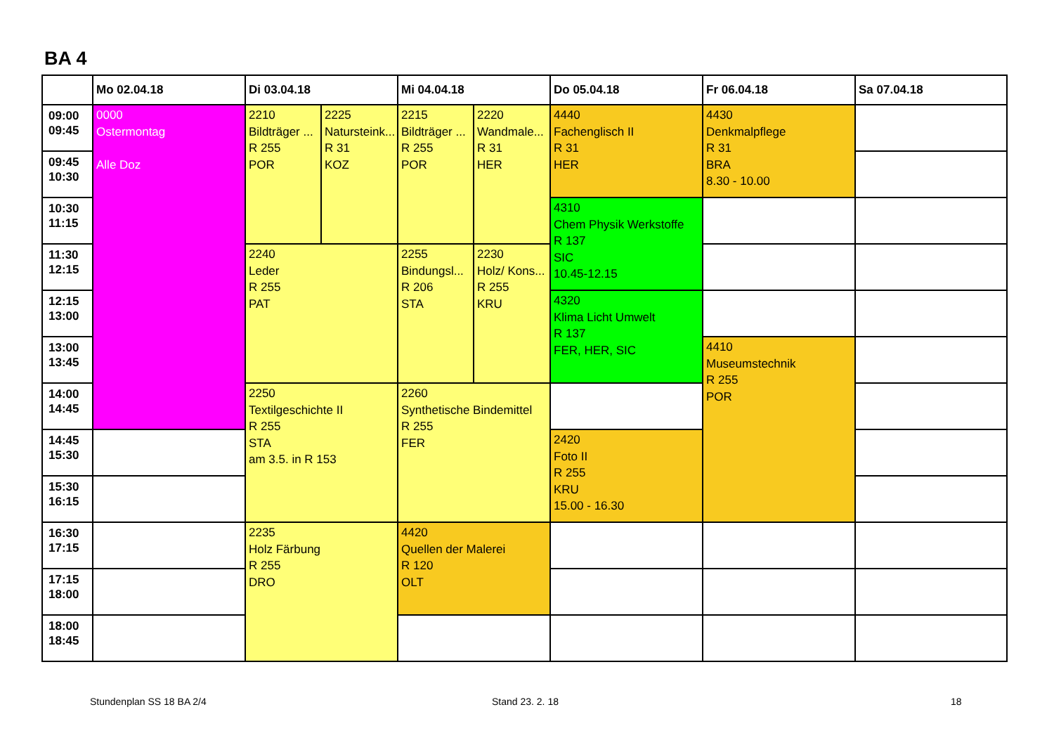BA 4
| | Mo 02.04.18 | Di 03.04.18 | | Mi 04.04.18 | | Do 05.04.18 | Fr 06.04.18 | Sa 07.04.18 |
| --- | --- | --- | --- | --- | --- | --- | --- | --- |
| 09:00 09:45 | 0000 Ostermontag Alle Doz | 2210 Bildträger ... R 255 POR | 2225 Natursteink... R 31 KOZ | 2215 Bildträger ... R 255 POR | 2220 Wandmale... R 31 HER | 4440 Fachenglisch II R 31 HER | 4430 Denkmalpflege R 31 BRA 8.30 - 10.00 | |
| 09:45 10:30 | | | | | | | | |
| 10:30 11:15 | | | | | | 4310 Chem Physik Werkstoffe R 137 SIC 10.45-12.15 | | |
| 11:30 12:15 | | 2240 Leder R 255 PAT | | 2255 Bindungsl... R 206 STA | 2230 Holz/ Kons... R 255 KRU | | | |
| 12:15 13:00 | | | | | | 4320 Klima Licht Umwelt R 137 FER, HER, SIC | | |
| 13:00 13:45 | | | | | | | 4410 Museumstechnik R 255 POR | |
| 14:00 14:45 | | 2250 Textilgeschichte II R 255 STA am 3.5. in R 153 | | 2260 Synthetische Bindemittel R 255 FER | | | | |
| 14:45 15:30 | | | | | | 2420 Foto II R 255 KRU 15.00 - 16.30 | | |
| 15:30 16:15 | | | | | | | | |
| 16:30 17:15 | | 2235 Holz Färbung R 255 DRO | | 4420 Quellen der Malerei R 120 OLT | | | | |
| 17:15 18:00 | | | | | | | | |
| 18:00 18:45 | | | | | | | | |
Stundenplan SS 18 BA 2/4 Stand 23. 2. 18 18